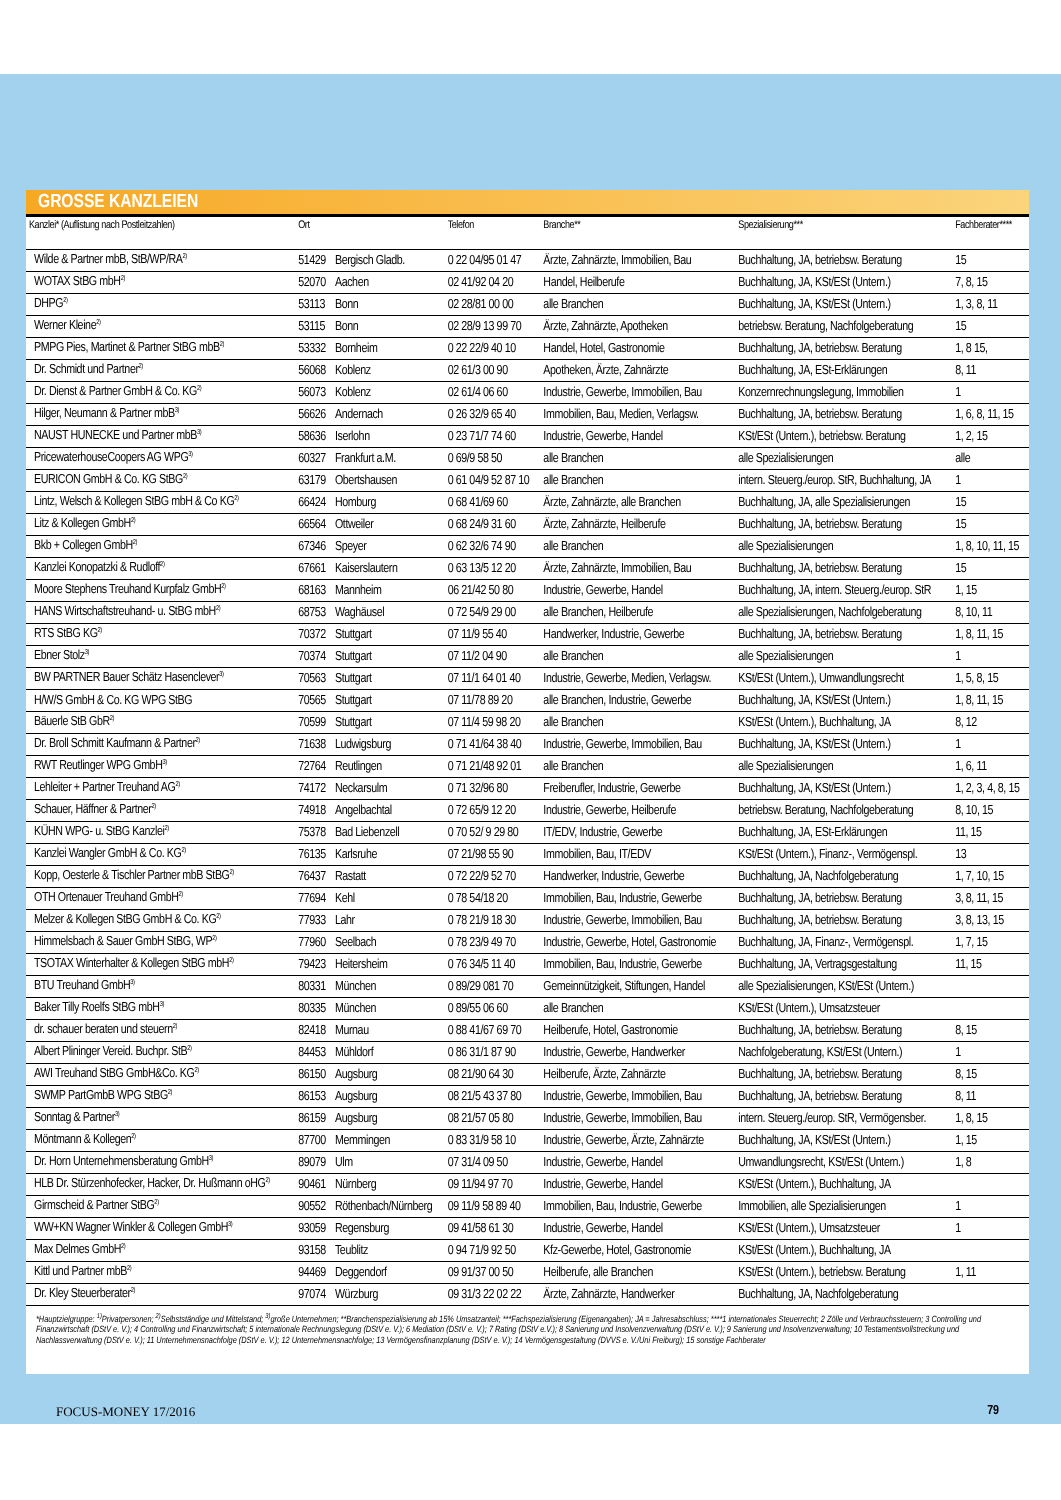GROSSE KANZLEIEN
| Kanzlei* (Auflistung nach Postleitzahlen) | Ort | | Telefon | Branche** | Spezialisierung*** | Fachberater**** |
| --- | --- | --- | --- | --- | --- | --- |
| Wilde & Partner mbB, StB/WP/RA<sup>2)</sup> | 51429 | Bergisch Gladb. | 0 22 04/95 01 47 | Ärzte, Zahnärzte, Immobilien, Bau | Buchhaltung, JA, betriebsw. Beratung | 15 |
| WOTAX StBG mbH<sup>2)</sup> | 52070 | Aachen | 02 41/92 04 20 | Handel, Heilberufe | Buchhaltung, JA, KSt/ESt (Untern.) | 7, 8, 15 |
| DHPG<sup>2)</sup> | 53113 | Bonn | 02 28/81 00 00 | alle Branchen | Buchhaltung, JA, KSt/ESt (Untern.) | 1, 3, 8, 11 |
| Werner Kleine<sup>2)</sup> | 53115 | Bonn | 02 28/9 13 99 70 | Ärzte, Zahnärzte, Apotheken | betriebsw. Beratung, Nachfolgeberatung | 15 |
| PMPG Pies, Martinet & Partner StBG mbB<sup>2)</sup> | 53332 | Bornheim | 0 22 22/9 40 10 | Handel, Hotel, Gastronomie | Buchhaltung, JA, betriebsw. Beratung | 1, 8 15, |
| Dr. Schmidt und Partner<sup>2)</sup> | 56068 | Koblenz | 02 61/3 00 90 | Apotheken, Ärzte, Zahnärzte | Buchhaltung, JA, ESt-Erklärungen | 8, 11 |
| Dr. Dienst & Partner GmbH & Co. KG<sup>2)</sup> | 56073 | Koblenz | 02 61/4 06 60 | Industrie, Gewerbe, Immobilien, Bau | Konzernrechnungslegung, Immobilien | 1 |
| Hilger, Neumann & Partner mbB<sup>3)</sup> | 56626 | Andernach | 0 26 32/9 65 40 | Immobilien, Bau, Medien, Verlagsw. | Buchhaltung, JA, betriebsw. Beratung | 1, 6, 8, 11, 15 |
| NAUST HUNECKE und Partner mbB<sup>3)</sup> | 58636 | Iserlohn | 0 23 71/7 74 60 | Industrie, Gewerbe, Handel | KSt/ESt (Untern.), betriebsw. Beratung | 1, 2, 15 |
| PricewaterhouseCoopers AG WPG<sup>3)</sup> | 60327 | Frankfurt a.M. | 0 69/9 58 50 | alle Branchen | alle Spezialisierungen | alle |
| EURICON GmbH & Co. KG StBG<sup>2)</sup> | 63179 | Obertshausen | 0 61 04/9 52 87 10 | alle Branchen | intern. Steuerg./europ. StR, Buchhaltung, JA | 1 |
| Lintz, Welsch & Kollegen StBG mbH & Co KG<sup>2)</sup> | 66424 | Homburg | 0 68 41/69 60 | Ärzte, Zahnärzte, alle Branchen | Buchhaltung, JA, alle Spezialisierungen | 15 |
| Litz & Kollegen GmbH<sup>2)</sup> | 66564 | Ottweiler | 0 68 24/9 31 60 | Ärzte, Zahnärzte, Heilberufe | Buchhaltung, JA, betriebsw. Beratung | 15 |
| Bkb + Collegen GmbH<sup>2)</sup> | 67346 | Speyer | 0 62 32/6 74 90 | alle Branchen | alle Spezialisierungen | 1, 8, 10, 11, 15 |
| Kanzlei Konopatzki & Rudloff<sup>2)</sup> | 67661 | Kaiserslautern | 0 63 13/5 12 20 | Ärzte, Zahnärzte, Immobilien, Bau | Buchhaltung, JA, betriebsw. Beratung | 15 |
| Moore Stephens Treuhand Kurpfalz GmbH<sup>2)</sup> | 68163 | Mannheim | 06 21/42 50 80 | Industrie, Gewerbe, Handel | Buchhaltung, JA, intern. Steuerg./europ. StR | 1, 15 |
| HANS Wirtschaftstreuhand- u. StBG mbH<sup>2)</sup> | 68753 | Waghäusel | 0 72 54/9 29 00 | alle Branchen, Heilberufe | alle Spezialisierungen, Nachfolgeberatung | 8, 10, 11 |
| RTS StBG KG<sup>2)</sup> | 70372 | Stuttgart | 07 11/9 55 40 | Handwerker, Industrie, Gewerbe | Buchhaltung, JA, betriebsw. Beratung | 1, 8, 11, 15 |
| Ebner Stolz<sup>3)</sup> | 70374 | Stuttgart | 07 11/2 04 90 | alle Branchen | alle Spezialisierungen | 1 |
| BW PARTNER Bauer Schätz Hasenclever<sup>3)</sup> | 70563 | Stuttgart | 07 11/1 64 01 40 | Industrie, Gewerbe, Medien, Verlagsw. | KSt/ESt (Untern.), Umwandlungsrecht | 1, 5, 8, 15 |
| H/W/S GmbH & Co. KG WPG StBG | 70565 | Stuttgart | 07 11/78 89 20 | alle Branchen, Industrie, Gewerbe | Buchhaltung, JA, KSt/ESt (Untern.) | 1, 8, 11, 15 |
| Bäuerle StB GbR<sup>2)</sup> | 70599 | Stuttgart | 07 11/4 59 98 20 | alle Branchen | KSt/ESt (Untern.), Buchhaltung, JA | 8, 12 |
| Dr. Broll Schmitt Kaufmann & Partner<sup>2)</sup> | 71638 | Ludwigsburg | 0 71 41/64 38 40 | Industrie, Gewerbe, Immobilien, Bau | Buchhaltung, JA, KSt/ESt (Untern.) | 1 |
| RWT Reutlinger WPG GmbH<sup>3)</sup> | 72764 | Reutlingen | 0 71 21/48 92 01 | alle Branchen | alle Spezialisierungen | 1, 6, 11 |
| Lehleiter + Partner Treuhand AG<sup>2)</sup> | 74172 | Neckarsulm | 0 71 32/96 80 | Freiberufler, Industrie, Gewerbe | Buchhaltung, JA, KSt/ESt (Untern.) | 1, 2, 3, 4, 8, 15 |
| Schauer, Häffner & Partner<sup>2)</sup> | 74918 | Angelbachtal | 0 72 65/9 12 20 | Industrie, Gewerbe, Heilberufe | betriebsw. Beratung, Nachfolgeberatung | 8, 10, 15 |
| KÜHN WPG- u. StBG Kanzlei<sup>2)</sup> | 75378 | Bad Liebenzell | 0 70 52/ 9 29 80 | IT/EDV, Industrie, Gewerbe | Buchhaltung, JA, ESt-Erklärungen | 11, 15 |
| Kanzlei Wangler GmbH & Co. KG<sup>2)</sup> | 76135 | Karlsruhe | 07 21/98 55 90 | Immobilien, Bau, IT/EDV | KSt/ESt (Untern.), Finanz-, Vermögenspl. | 13 |
| Kopp, Oesterle & Tischler Partner mbB StBG<sup>2)</sup> | 76437 | Rastatt | 0 72 22/9 52 70 | Handwerker, Industrie, Gewerbe | Buchhaltung, JA, Nachfolgeberatung | 1, 7, 10, 15 |
| OTH Ortenauer Treuhand GmbH<sup>2)</sup> | 77694 | Kehl | 0 78 54/18 20 | Immobilien, Bau, Industrie, Gewerbe | Buchhaltung, JA, betriebsw. Beratung | 3, 8, 11, 15 |
| Melzer & Kollegen StBG GmbH & Co. KG<sup>2)</sup> | 77933 | Lahr | 0 78 21/9 18 30 | Industrie, Gewerbe, Immobilien, Bau | Buchhaltung, JA, betriebsw. Beratung | 3, 8, 13, 15 |
| Himmelsbach & Sauer GmbH StBG, WP<sup>2)</sup> | 77960 | Seelbach | 0 78 23/9 49 70 | Industrie, Gewerbe, Hotel, Gastronomie | Buchhaltung, JA, Finanz-, Vermögenspl. | 1, 7, 15 |
| TSOTAX Winterhalter & Kollegen StBG mbH<sup>2)</sup> | 79423 | Heitersheim | 0 76 34/5 11 40 | Immobilien, Bau, Industrie, Gewerbe | Buchhaltung, JA, Vertragsgestaltung | 11, 15 |
| BTU Treuhand GmbH<sup>3)</sup> | 80331 | München | 0 89/29 081 70 | Gemeinnützigkeit, Stiftungen, Handel | alle Spezialisierungen, KSt/ESt (Untern.) | |
| Baker Tilly Roelfs StBG mbH<sup>3)</sup> | 80335 | München | 0 89/55 06 60 | alle Branchen | KSt/ESt (Untern.), Umsatzsteuer | |
| dr. schauer beraten und steuern<sup>2)</sup> | 82418 | Murnau | 0 88 41/67 69 70 | Heilberufe, Hotel, Gastronomie | Buchhaltung, JA, betriebsw. Beratung | 8, 15 |
| Albert Plininger Vereid. Buchpr. StB<sup>2)</sup> | 84453 | Mühldorf | 0 86 31/1 87 90 | Industrie, Gewerbe, Handwerker | Nachfolgeberatung, KSt/ESt (Untern.) | 1 |
| AWI Treuhand StBG GmbH&Co. KG<sup>2)</sup> | 86150 | Augsburg | 08 21/90 64 30 | Heilberufe, Ärzte, Zahnärzte | Buchhaltung, JA, betriebsw. Beratung | 8, 15 |
| SWMP PartGmbB WPG StBG<sup>2)</sup> | 86153 | Augsburg | 08 21/5 43 37 80 | Industrie, Gewerbe, Immobilien, Bau | Buchhaltung, JA, betriebsw. Beratung | 8, 11 |
| Sonntag & Partner<sup>3)</sup> | 86159 | Augsburg | 08 21/57 05 80 | Industrie, Gewerbe, Immobilien, Bau | intern. Steuerg./europ. StR, Vermögensber. | 1, 8, 15 |
| Möntmann & Kollegen<sup>2)</sup> | 87700 | Memmingen | 0 83 31/9 58 10 | Industrie, Gewerbe, Ärzte, Zahnärzte | Buchhaltung, JA, KSt/ESt (Untern.) | 1, 15 |
| Dr. Horn Unternehmensberatung GmbH<sup>3)</sup> | 89079 | Ulm | 07 31/4 09 50 | Industrie, Gewerbe, Handel | Umwandlungsrecht, KSt/ESt (Untern.) | 1, 8 |
| HLB Dr. Stürzenhofecker, Hacker, Dr. Hußmann oHG<sup>2)</sup> | 90461 | Nürnberg | 09 11/94 97 70 | Industrie, Gewerbe, Handel | KSt/ESt (Untern.), Buchhaltung, JA | |
| Girmscheid & Partner StBG<sup>2)</sup> | 90552 | Röthenbach/Nürnberg | 09 11/9 58 89 40 | Immobilien, Bau, Industrie, Gewerbe | Immobilien, alle Spezialisierungen | 1 |
| WW+KN Wagner Winkler & Collegen GmbH<sup>3)</sup> | 93059 | Regensburg | 09 41/58 61 30 | Industrie, Gewerbe, Handel | KSt/ESt (Untern.), Umsatzsteuer | 1 |
| Max Delmes GmbH<sup>2)</sup> | 93158 | Teublitz | 0 94 71/9 92 50 | Kfz-Gewerbe, Hotel, Gastronomie | KSt/ESt (Untern.), Buchhaltung, JA | |
| Kittl und Partner mbB<sup>2)</sup> | 94469 | Deggendorf | 09 91/37 00 50 | Heilberufe, alle Branchen | KSt/ESt (Untern.), betriebsw. Beratung | 1, 11 |
| Dr. Kley Steuerberater<sup>2)</sup> | 97074 | Würzburg | 09 31/3 22 02 22 | Ärzte, Zahnärzte, Handwerker | Buchhaltung, JA, Nachfolgeberatung | |
*Hauptzielgruppe: <sup>1)</sup>Privatpersonen; <sup>2)</sup>Selbstständige und Mittelstand; <sup>3)</sup>große Unternehmen; **Branchenspezialisierung ab 15% Umsatzanteil; ***Fachspezialisierung (Eigenangaben); JA = Jahresabschluss; ****1 internationales Steuerrecht; 2 Zölle und Verbrauchssteuern; 3 Controlling und Finanzwirtschaft (DStV e. V.); 4 Controlling und Finanzwirtschaft; 5 internationale Rechnungslegung (DStV e. V.); 6 Mediation (DStV e. V.); 7 Rating (DStV e.V.); 8 Sanierung und Insolvenzverwaltung (DStV e. V.); 9 Sanierung und Insolvenzverwaltung; 10 Testamentsvollstreckung und Nachlassverwaltung (DStV e. V.); 11 Unternehmensnachfolge (DStV e. V.); 12 Unternehmensnachfolge; 13 Vermögensfinanzplanung (DStV e. V.); 14 Vermögensgestaltung (DVVS e. V./Uni Freiburg); 15 sonstige Fachberater
FOCUS-MONEY 17/2016 79